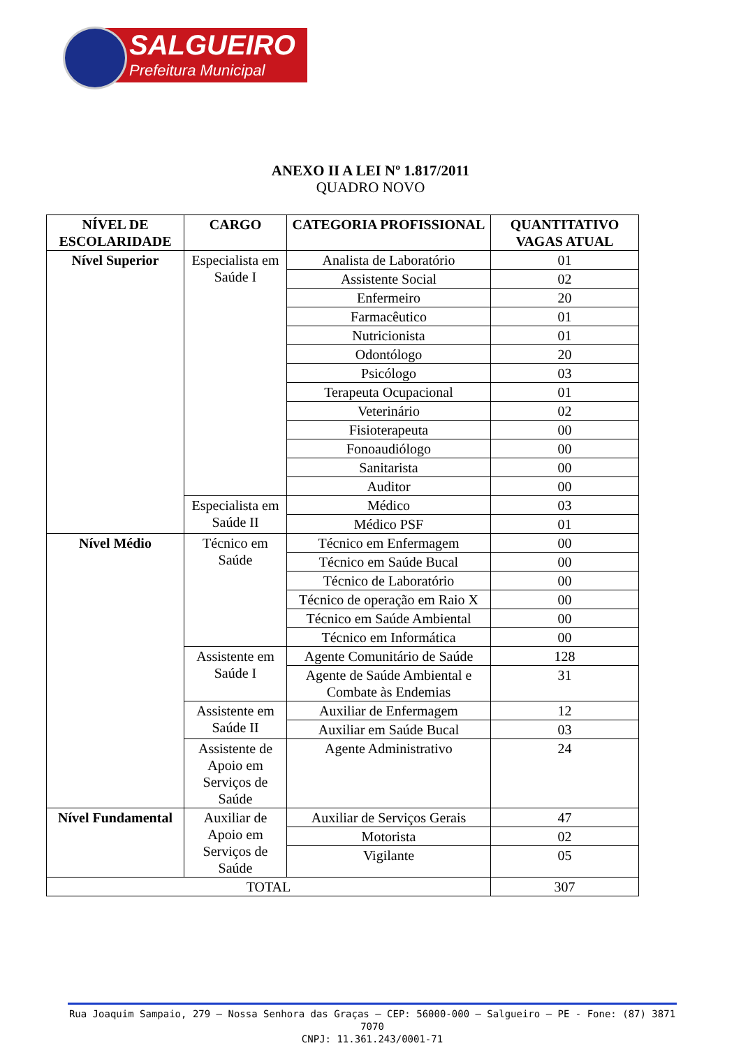SALGUEIRO
Prefeitura Municipal
ANEXO II A LEI Nº 1.817/2011
QUADRO NOVO
| NÍVEL DE ESCOLARIDADE | CARGO | CATEGORIA PROFISSIONAL | QUANTITATIVO VAGAS ATUAL |
| --- | --- | --- | --- |
| Nível Superior | Especialista em Saúde I | Analista de Laboratório | 01 |
| | | Assistente Social | 02 |
| | | Enfermeiro | 20 |
| | | Farmacêutico | 01 |
| | | Nutricionista | 01 |
| | | Odontólogo | 20 |
| | | Psicólogo | 03 |
| | | Terapeuta Ocupacional | 01 |
| | | Veterinário | 02 |
| | | Fisioterapeuta | 00 |
| | | Fonoaudiólogo | 00 |
| | | Sanitarista | 00 |
| | | Auditor | 00 |
| | Especialista em Saúde II | Médico | 03 |
| | | Médico PSF | 01 |
| Nível Médio | Técnico em Saúde | Técnico em Enfermagem | 00 |
| | | Técnico em Saúde Bucal | 00 |
| | | Técnico de Laboratório | 00 |
| | | Técnico de operação em Raio X | 00 |
| | | Técnico em Saúde Ambiental | 00 |
| | | Técnico em Informática | 00 |
| | Assistente em Saúde I | Agente Comunitário de Saúde | 128 |
| | | Agente de Saúde Ambiental e Combate às Endemias | 31 |
| | Assistente em Saúde II | Auxiliar de Enfermagem | 12 |
| | | Auxiliar em Saúde Bucal | 03 |
| | Assistente de Apoio em Serviços de Saúde | Agente Administrativo | 24 |
| Nível Fundamental | Auxiliar de Apoio em Serviços de Saúde | Auxiliar de Serviços Gerais | 47 |
| | | Motorista | 02 |
| | | Vigilante | 05 |
| TOTAL | | | 307 |
Rua Joaquim Sampaio, 279 – Nossa Senhora das Graças – CEP: 56000-000 – Salgueiro – PE - Fone: (87) 3871 7070
CNPJ: 11.361.243/0001-71